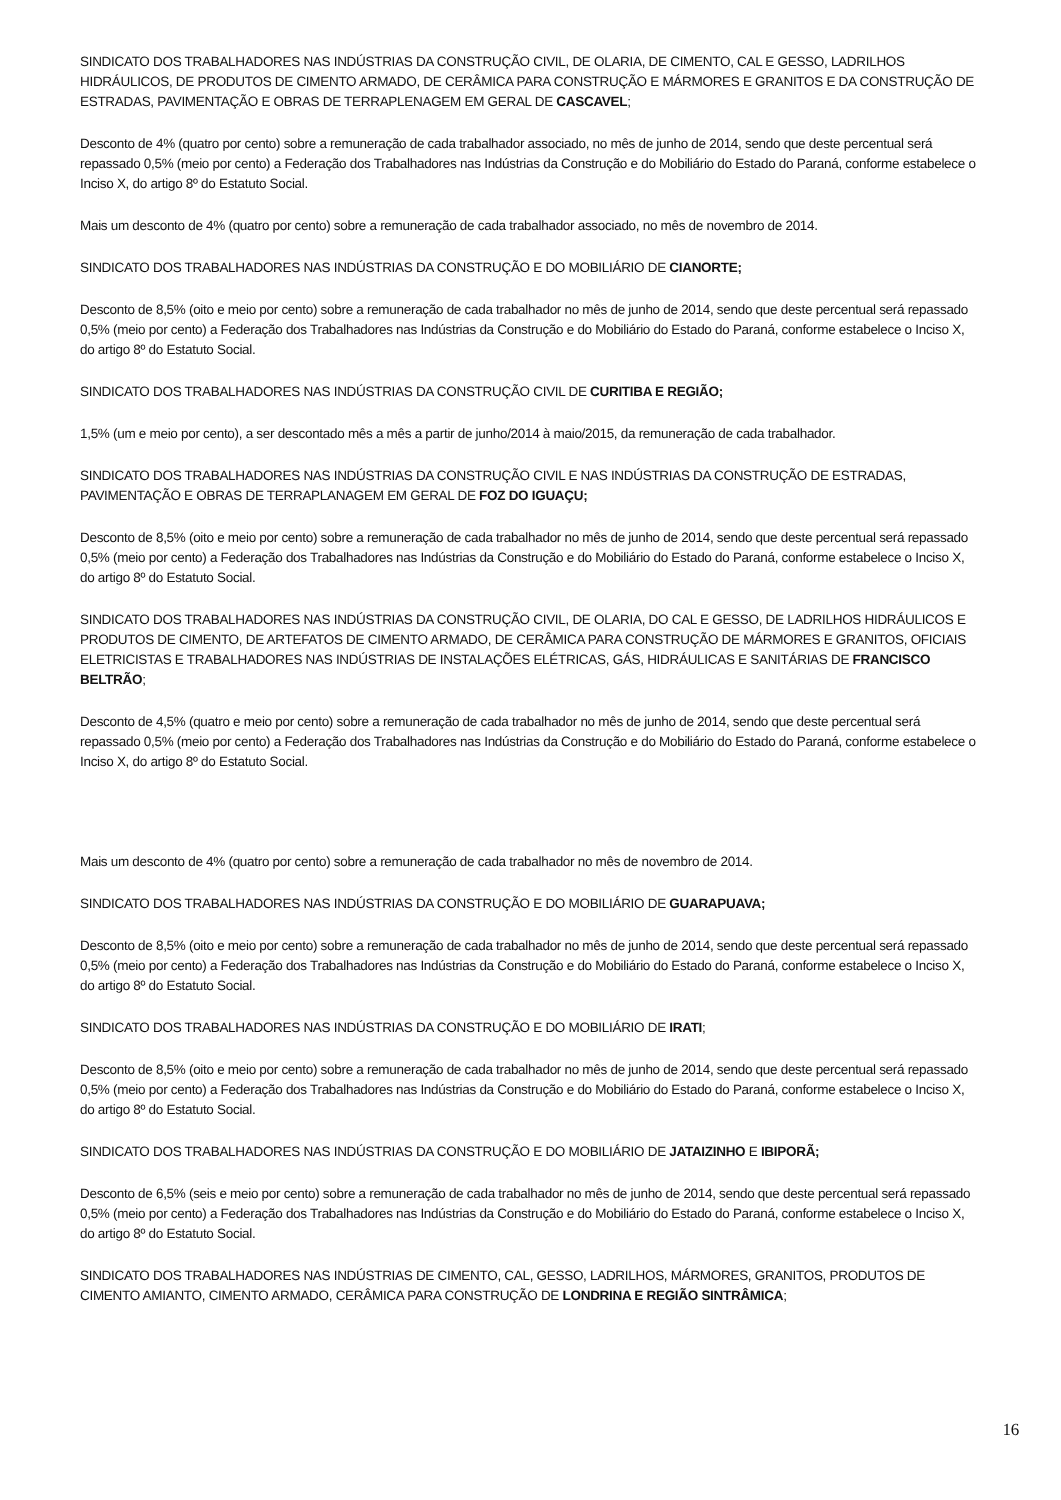SINDICATO DOS TRABALHADORES NAS INDÚSTRIAS DA CONSTRUÇÃO CIVIL, DE OLARIA, DE CIMENTO, CAL E GESSO, LADRILHOS HIDRÁULICOS, DE PRODUTOS DE CIMENTO ARMADO, DE CERÂMICA PARA CONSTRUÇÃO E MÁRMORES E GRANITOS E DA CONSTRUÇÃO DE ESTRADAS, PAVIMENTAÇÃO E OBRAS DE TERRAPLENAGEM EM GERAL DE CASCAVEL;
Desconto de 4% (quatro por cento) sobre a remuneração de cada trabalhador associado, no mês de junho de 2014, sendo que deste percentual será repassado 0,5% (meio por cento) a Federação dos Trabalhadores nas Indústrias da Construção e do Mobiliário do Estado do Paraná, conforme estabelece o Inciso X, do artigo 8º do Estatuto Social.
Mais um desconto de 4% (quatro por cento) sobre a remuneração de cada trabalhador associado, no mês de novembro de 2014.
SINDICATO DOS TRABALHADORES NAS INDÚSTRIAS DA CONSTRUÇÃO E DO MOBILIÁRIO DE CIANORTE;
Desconto de 8,5% (oito e meio por cento) sobre a remuneração de cada trabalhador no mês de junho de 2014, sendo que deste percentual será repassado 0,5% (meio por cento) a Federação dos Trabalhadores nas Indústrias da Construção e do Mobiliário do Estado do Paraná, conforme estabelece o Inciso X, do artigo 8º do Estatuto Social.
SINDICATO DOS TRABALHADORES NAS INDÚSTRIAS DA CONSTRUÇÃO CIVIL DE CURITIBA E REGIÃO;
1,5% (um e meio por cento), a ser descontado mês a mês a partir de junho/2014 à maio/2015, da remuneração de cada trabalhador.
SINDICATO DOS TRABALHADORES NAS INDÚSTRIAS DA CONSTRUÇÃO CIVIL E NAS INDÚSTRIAS DA CONSTRUÇÃO DE ESTRADAS, PAVIMENTAÇÃO E OBRAS DE TERRAPLANAGEM EM GERAL DE FOZ DO IGUAÇU;
Desconto de 8,5% (oito e meio por cento) sobre a remuneração de cada trabalhador no mês de junho de 2014, sendo que deste percentual será repassado 0,5% (meio por cento) a Federação dos Trabalhadores nas Indústrias da Construção e do Mobiliário do Estado do Paraná, conforme estabelece o Inciso X, do artigo 8º do Estatuto Social.
SINDICATO DOS TRABALHADORES NAS INDÚSTRIAS DA CONSTRUÇÃO CIVIL, DE OLARIA, DO CAL E GESSO, DE LADRILHOS HIDRÁULICOS E PRODUTOS DE CIMENTO, DE ARTEFATOS DE CIMENTO ARMADO, DE CERÂMICA PARA CONSTRUÇÃO DE MÁRMORES E GRANITOS, OFICIAIS ELETRICISTAS E TRABALHADORES NAS INDÚSTRIAS DE INSTALAÇÕES ELÉTRICAS, GÁS, HIDRÁULICAS E SANITÁRIAS DE FRANCISCO BELTRÃO;
Desconto de 4,5% (quatro e meio por cento) sobre a remuneração de cada trabalhador no mês de junho de 2014, sendo que deste percentual será repassado 0,5% (meio por cento) a Federação dos Trabalhadores nas Indústrias da Construção e do Mobiliário do Estado do Paraná, conforme estabelece o Inciso X, do artigo 8º do Estatuto Social.
Mais um desconto de 4% (quatro por cento) sobre a remuneração de cada trabalhador no mês de novembro de 2014.
SINDICATO DOS TRABALHADORES NAS INDÚSTRIAS DA CONSTRUÇÃO E DO MOBILIÁRIO DE GUARAPUAVA;
Desconto de 8,5% (oito e meio por cento) sobre a remuneração de cada trabalhador no mês de junho de 2014, sendo que deste percentual será repassado 0,5% (meio por cento) a Federação dos Trabalhadores nas Indústrias da Construção e do Mobiliário do Estado do Paraná, conforme estabelece o Inciso X, do artigo 8º do Estatuto Social.
SINDICATO DOS TRABALHADORES NAS INDÚSTRIAS DA CONSTRUÇÃO E DO MOBILIÁRIO DE IRATI;
Desconto de 8,5% (oito e meio por cento) sobre a remuneração de cada trabalhador no mês de junho de 2014, sendo que deste percentual será repassado 0,5% (meio por cento) a Federação dos Trabalhadores nas Indústrias da Construção e do Mobiliário do Estado do Paraná, conforme estabelece o Inciso X, do artigo 8º do Estatuto Social.
SINDICATO DOS TRABALHADORES NAS INDÚSTRIAS DA CONSTRUÇÃO E DO MOBILIÁRIO DE JATAIZINHO E IBIPORÃ;
Desconto de 6,5% (seis e meio por cento) sobre a remuneração de cada trabalhador no mês de junho de 2014, sendo que deste percentual será repassado 0,5% (meio por cento) a Federação dos Trabalhadores nas Indústrias da Construção e do Mobiliário do Estado do Paraná, conforme estabelece o Inciso X, do artigo 8º do Estatuto Social.
SINDICATO DOS TRABALHADORES NAS INDÚSTRIAS DE CIMENTO, CAL, GESSO, LADRILHOS, MÁRMORES, GRANITOS, PRODUTOS DE CIMENTO AMIANTO, CIMENTO ARMADO, CERÂMICA PARA CONSTRUÇÃO DE LONDRINA E REGIÃO SINTRÂMICA;
16